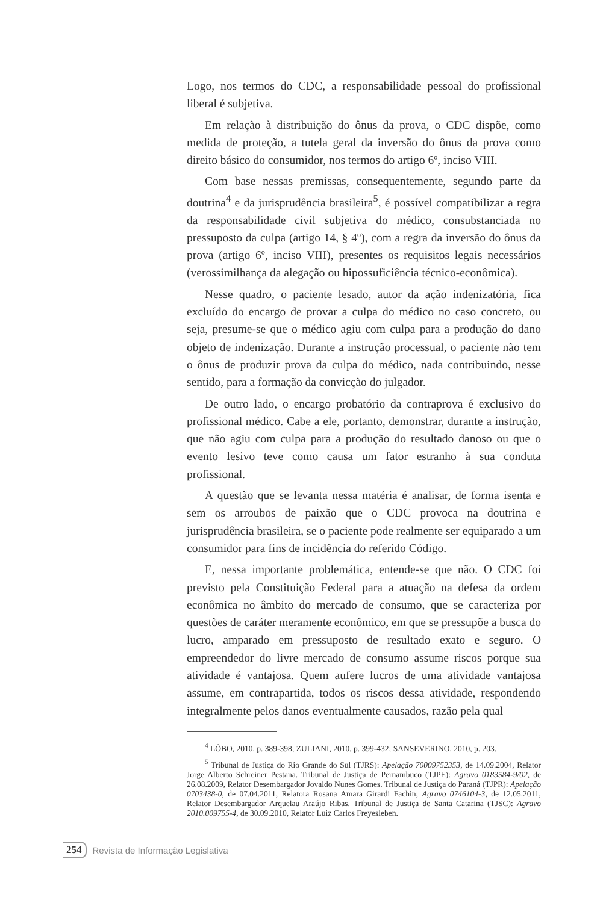Logo, nos termos do CDC, a responsabilidade pessoal do profissional liberal é subjetiva.
Em relação à distribuição do ônus da prova, o CDC dispõe, como medida de proteção, a tutela geral da inversão do ônus da prova como direito básico do consumidor, nos termos do artigo 6º, inciso VIII.
Com base nessas premissas, consequentemente, segundo parte da doutrina<sup>4</sup> e da jurisprudência brasileira<sup>5</sup>, é possível compatibilizar a regra da responsabilidade civil subjetiva do médico, consubstanciada no pressuposto da culpa (artigo 14, § 4º), com a regra da inversão do ônus da prova (artigo 6º, inciso VIII), presentes os requisitos legais necessários (verossimilhança da alegação ou hipossuficiência técnico-econômica).
Nesse quadro, o paciente lesado, autor da ação indenizatória, fica excluído do encargo de provar a culpa do médico no caso concreto, ou seja, presume-se que o médico agiu com culpa para a produção do dano objeto de indenização. Durante a instrução processual, o paciente não tem o ônus de produzir prova da culpa do médico, nada contribuindo, nesse sentido, para a formação da convicção do julgador.
De outro lado, o encargo probatório da contraprova é exclusivo do profissional médico. Cabe a ele, portanto, demonstrar, durante a instrução, que não agiu com culpa para a produção do resultado danoso ou que o evento lesivo teve como causa um fator estranho à sua conduta profissional.
A questão que se levanta nessa matéria é analisar, de forma isenta e sem os arroubos de paixão que o CDC provoca na doutrina e jurisprudência brasileira, se o paciente pode realmente ser equiparado a um consumidor para fins de incidência do referido Código.
E, nessa importante problemática, entende-se que não. O CDC foi previsto pela Constituição Federal para a atuação na defesa da ordem econômica no âmbito do mercado de consumo, que se caracteriza por questões de caráter meramente econômico, em que se pressupõe a busca do lucro, amparado em pressuposto de resultado exato e seguro. O empreendedor do livre mercado de consumo assume riscos porque sua atividade é vantajosa. Quem aufere lucros de uma atividade vantajosa assume, em contrapartida, todos os riscos dessa atividade, respondendo integralmente pelos danos eventualmente causados, razão pela qual
<sup>4</sup> LÔBO, 2010, p. 389-398; ZULIANI, 2010, p. 399-432; SANSEVERINO, 2010, p. 203.
<sup>5</sup> Tribunal de Justiça do Rio Grande do Sul (TJRS): Apelação 70009752353, de 14.09.2004, Relator Jorge Alberto Schreiner Pestana. Tribunal de Justiça de Pernambuco (TJPE): Agravo 0183584-9/02, de 26.08.2009, Relator Desembargador Jovaldo Nunes Gomes. Tribunal de Justiça do Paraná (TJPR): Apelação 0703438-0, de 07.04.2011, Relatora Rosana Amara Girardi Fachin; Agravo 0746104-3, de 12.05.2011, Relator Desembargador Arquelau Araújo Ribas. Tribunal de Justiça de Santa Catarina (TJSC): Agravo 2010.009755-4, de 30.09.2010, Relator Luiz Carlos Freyesleben.
254 Revista de Informação Legislativa